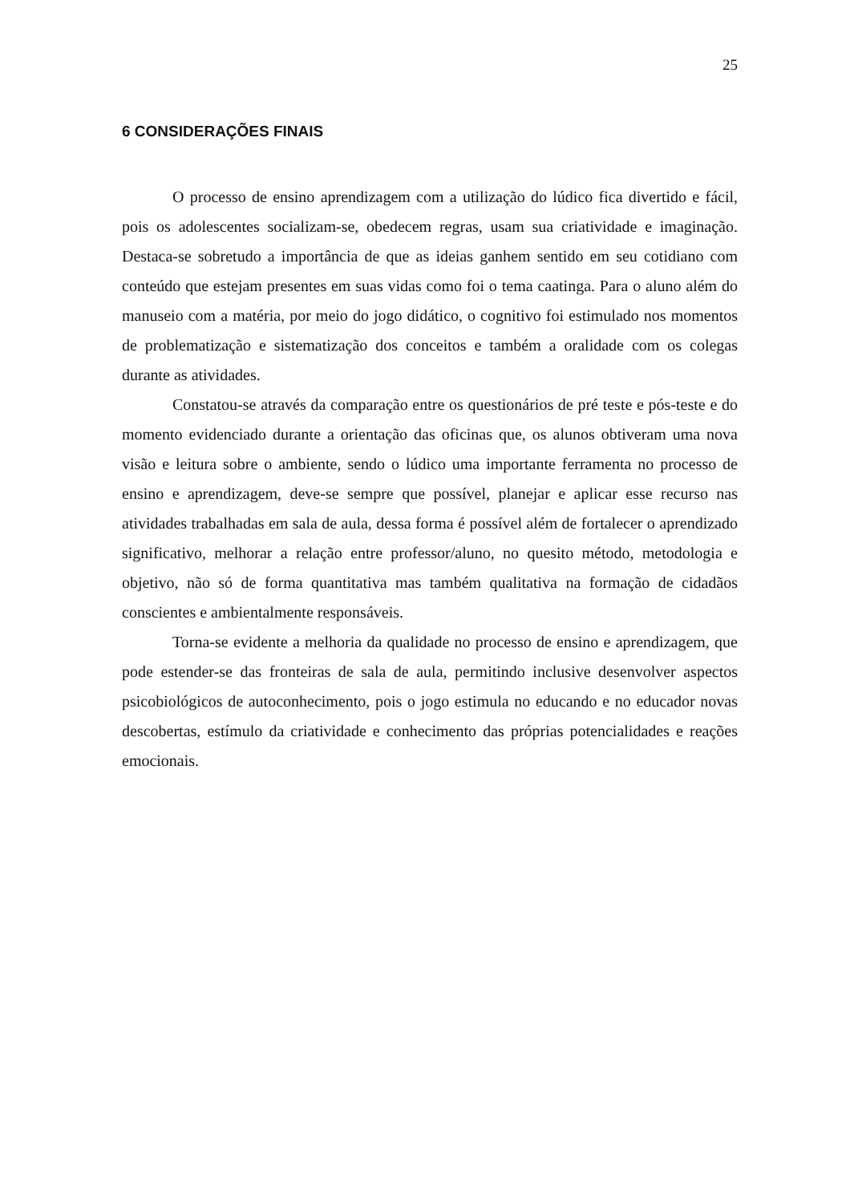25
6 CONSIDERAÇÕES FINAIS
O processo de ensino aprendizagem com a utilização do lúdico fica divertido e fácil, pois os adolescentes socializam-se, obedecem regras, usam sua criatividade e imaginação. Destaca-se sobretudo a importância de que as ideias ganhem sentido em seu cotidiano com conteúdo que estejam presentes em suas vidas como foi o tema caatinga. Para o aluno além do manuseio com a matéria, por meio do jogo didático, o cognitivo foi estimulado nos momentos de problematização e sistematização dos conceitos e também a oralidade com os colegas durante as atividades.
Constatou-se através da comparação entre os questionários de pré teste e pós-teste e do momento evidenciado durante a orientação das oficinas que, os alunos obtiveram uma nova visão e leitura sobre o ambiente, sendo o lúdico uma importante ferramenta no processo de ensino e aprendizagem, deve-se sempre que possível, planejar e aplicar esse recurso nas atividades trabalhadas em sala de aula, dessa forma é possível além de fortalecer o aprendizado significativo, melhorar a relação entre professor/aluno, no quesito método, metodologia e objetivo, não só de forma quantitativa mas também qualitativa na formação de cidadãos conscientes e ambientalmente responsáveis.
Torna-se evidente a melhoria da qualidade no processo de ensino e aprendizagem, que pode estender-se das fronteiras de sala de aula, permitindo inclusive desenvolver aspectos psicobiológicos de autoconhecimento, pois o jogo estimula no educando e no educador novas descobertas, estímulo da criatividade e conhecimento das próprias potencialidades e reações emocionais.